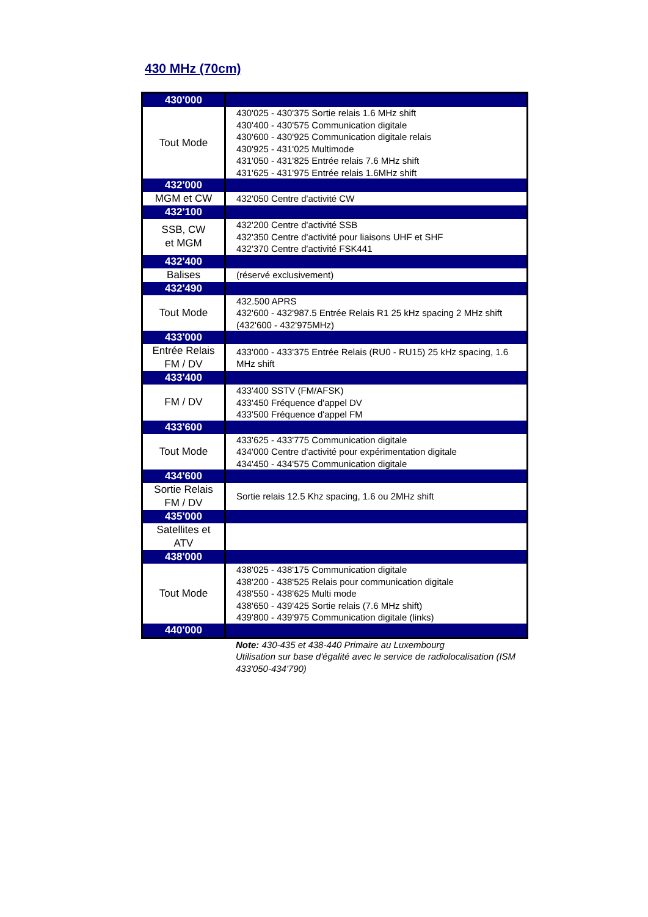430 MHz (70cm)
| 430'000 | |
| Tout Mode | 430'025 - 430'375 Sortie relais 1.6 MHz shift 430'400 - 430'575 Communication digitale 430'600 - 430'925 Communication digitale relais 430'925 - 431'025 Multimode 431'050 - 431'825 Entrée relais 7.6 MHz shift 431'625 - 431'975 Entrée relais 1.6MHz shift |
| 432'000 | |
| MGM et CW | 432'050 Centre d'activité CW |
| 432'100 | |
| SSB, CW et MGM | 432'200 Centre d'activité SSB 432'350 Centre d'activité pour liaisons UHF et SHF 432'370 Centre d'activité FSK441 |
| 432'400 | |
| Balises | (réservé exclusivement) |
| 432'490 | |
| Tout Mode | 432.500 APRS 432'600 - 432'987.5 Entrée Relais R1 25 kHz spacing 2 MHz shift (432'600 - 432'975MHz) |
| 433'000 | |
| Entrée Relais FM / DV | 433'000 - 433'375 Entrée Relais (RU0 - RU15) 25 kHz spacing, 1.6 MHz shift |
| 433'400 | |
| FM / DV | 433'400 SSTV (FM/AFSK) 433'450 Fréquence d'appel DV 433'500 Fréquence d'appel FM |
| 433'600 | |
| Tout Mode | 433'625 - 433'775 Communication digitale 434'000 Centre d'activité pour expérimentation digitale 434'450 - 434'575 Communication digitale |
| 434'600 | |
| Sortie Relais FM / DV | Sortie relais 12.5 Khz spacing, 1.6 ou 2MHz shift |
| 435'000 | |
| Satellites et ATV | |
| 438'000 | |
| Tout Mode | 438'025 - 438'175 Communication digitale 438'200 - 438'525 Relais pour communication digitale 438'550 - 438'625 Multi mode 438'650 - 439'425 Sortie relais (7.6 MHz shift) 439'800 - 439'975 Communication digitale (links) |
| 440'000 | |
Note: 430-435 et 438-440 Primaire au Luxembourg
Utilisation sur base d'égalité avec le service de radiolocalisation (ISM 433'050-434'790)